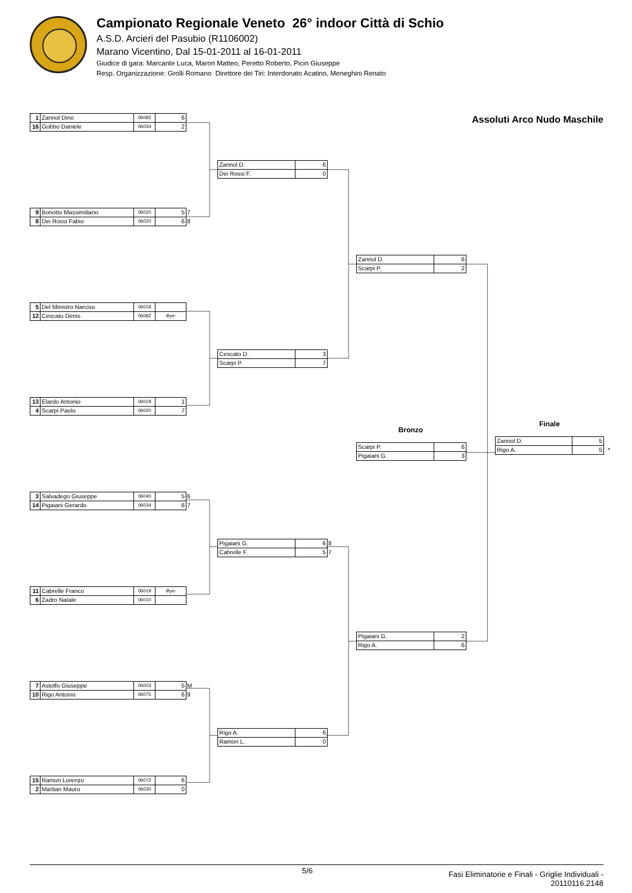Campionato Regionale Veneto 26° indoor Città di Schio
A.S.D. Arcieri del Pasubio (R1106002)
Marano Vicentino, Dal 15-01-2011 al 16-01-2011
Giudice di gara: Marcante Luca, Maron Matteo, Peretto Roberto, Picin Giuseppe
Resp. Organizzazione: Grolli Romano Direttore dei Tiri: Interdonato Acatino, Meneghini Renato
| 1 | Zannol Dino | 06082 | 6 | |
| 16 | Gobbo Daniele | 06034 | 2 | |
| 9 | Bonotto Massimiliano | 06020 | 5 | 7 |
| 8 | Dei Rossi Fabio | 06020 | 6 | 8 |
| 5 | Del Ministro Narciso | 06019 | | |
| 12 | Cescato Denis | 06082 | -Bye- | |
| 13 | Elardo Antonio | 06019 | 1 | |
| 4 | Scarpi Paolo | 06020 | 7 | |
| 3 | Salvadego Giuseppe | 06040 | 5 | 6 |
| 14 | Pigaiani Gerardo | 06034 | 6 | 7 |
| 11 | Cabrelle Franco | 06019 | -Bye- | |
| 6 | Zadro Natale | 06010 | | |
| 7 | Astolfo Giuseppe | 06003 | 5 | M |
| 10 | Rigo Antonio | 06075 | 6 | 9 |
| 15 | Ramon Lorenzo | 06072 | 6 | |
| 2 | Maritan Mauro | 06030 | 0 | |
| Zannol D. | 6 | |
| Dei Rossi F. | 0 | |
| Cescato D. | 3 | |
| Scarpi P. | 7 | |
| Pigaiani G. | 6 | 8 |
| Cabrelle F. | 5 | 7 |
| Rigo A. | 6 | |
| Ramon L. | 0 | |
| Zannol D. | 6 | |
| Scarpi P. | 2 | |
Bronzo
| Scarpi P. | 6 | |
| Pigaiani G. | 3 | |
| Pigaiani G. | 2 | |
| Rigo A. | 6 | |
Assoluti Arco Nudo Maschile
Finale
| Zannol D. | 5 | |
| Rigo A. | 5 | * |
5/6 Fasi Eliminatorie e Finali - Griglie Individuali -
20110116.2148